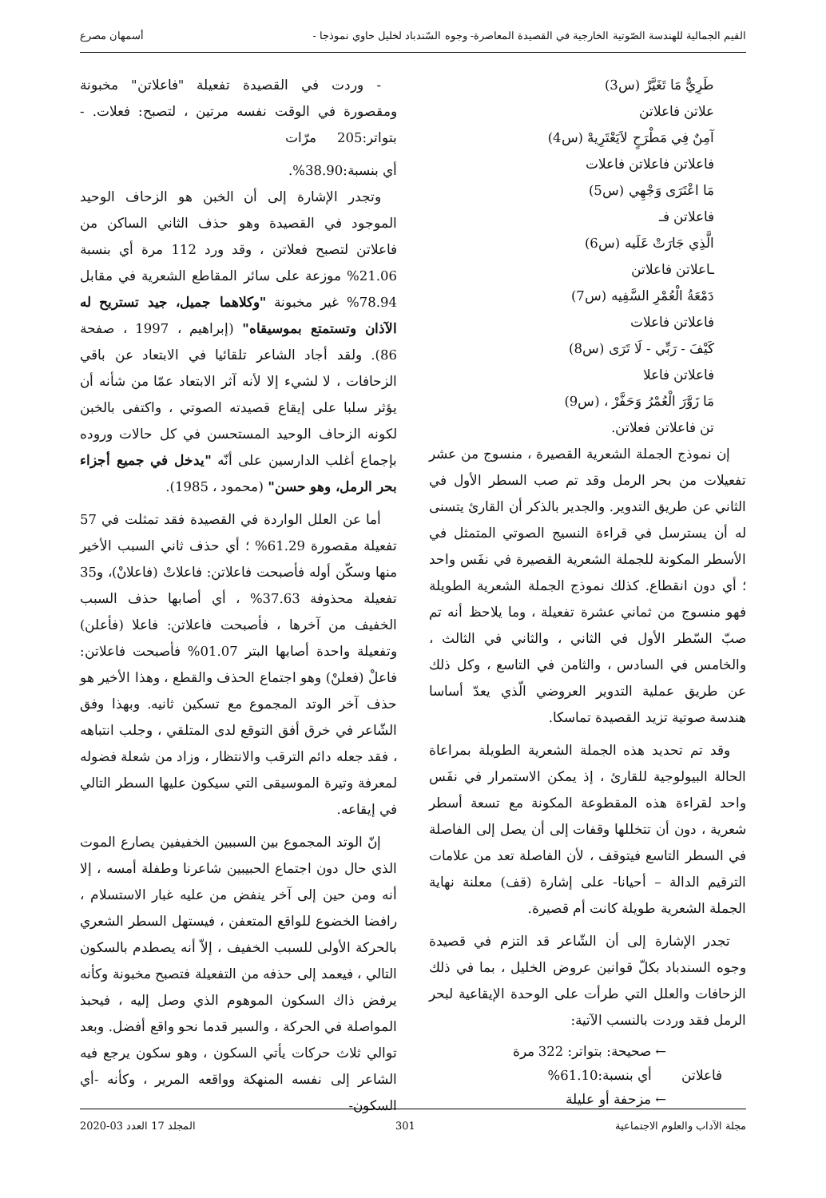القيم الجمالية للهندسة الصّوتية الخارجية في القصيدة المعاصرة- وجوه السّندباد لخليل حاوي نموذجا - أسمهان مصرع
طَرِيٌّ مَا تَغَيَّرْ (س3)
علاتن فاعلاتن
آمِنٌ فِي مَطْرَحٍ لاَيَعْتَرِيهْ (س4)
فاعلاتن فاعلاتن فاعلات
مَا اعْتَرَى وَجْهِي (س5)
فاعلاتن فـ
الَّذِي جَارَتْ عَلَيه (س6)
ـاعلاتن فاعلاتن
دَمْعَةُ الْعُمْرِ السَّفِيه (س7)
فاعلاتن فاعلات
كَيْفَ - رَبِّي - لَا تَرَى (س8)
فاعلاتن فاعلا
مَا زَوَّرَ الْعُمْرُ وَحَفَّرْ ، (س9)
تن فاعلاتن فعلاتن.
إن نموذج الجملة الشعرية القصيرة ، منسوج من عشر تفعيلات من بحر الرمل وقد تم صب السطر الأول في الثاني عن طريق التدوير. والجدير بالذكر أن القارئ يتسنى له أن يسترسل في قراءة النسيج الصوتي المتمثل في الأسطر المكونة للجملة الشعرية القصيرة في نفَس واحد ؛ أي دون انقطاع. كذلك نموذج الجملة الشعرية الطويلة فهو منسوج من ثماني عشرة تفعيلة ، وما يلاحظ أنه تم صبّ السّطر الأول في الثاني ، والثاني في الثالث ، والخامس في السادس ، والثامن في التاسع ، وكل ذلك عن طريق عملية التدوير العروضي الّذي يعدّ أساسا هندسة صوتية تزيد القصيدة تماسكا.
وقد تم تحديد هذه الجملة الشعرية الطويلة بمراعاة الحالة البيولوجية للقارئ ، إذ يمكن الاستمرار في نفَس واحد لقراءة هذه المقطوعة المكونة مع تسعة أسطر شعرية ، دون أن تتخللها وقفات إلى أن يصل إلى الفاصلة في السطر التاسع فيتوقف ، لأن الفاصلة تعد من علامات الترقيم الدالة – أحيانا- على إشارة (قف) معلنة نهاية الجملة الشعرية طويلة كانت أم قصيرة.
تجدر الإشارة إلى أن الشّاعر قد التزم في قصيدة وجوه السندباد بكلّ قوانين عروض الخليل ، بما في ذلك الزحافات والعلل التي طرأت على الوحدة الإيقاعية لبحر الرمل فقد وردت بالنسب الآتية:
← صحيحة: بتواتر: 322 مرة
فاعلاتن أي بنسبة:61.10%
← مزحفة أو عليلة
- وردت في القصيدة تفعيلة "فاعلاتن" مخبونة ومقصورة في الوقت نفسه مرتين ، لتصبح: فعلات. - بتواتر:205 مرّات
أي بنسبة:38.90%.
وتجدر الإشارة إلى أن الخبن هو الزحاف الوحيد الموجود في القصيدة وهو حذف الثاني الساكن من فاعلاتن لتصبح فعلاتن ، وقد ورد 112 مرة أي بنسبة 21.06% موزعة على سائر المقاطع الشعرية في مقابل 78.94% غير مخبونة "وكلاهما جميل، جيد تستريح له الآذان وتستمتع بموسيقاه" (إبراهيم ، 1997 ، صفحة 86). ولقد أجاد الشاعر تلقائيا في الابتعاد عن باقي الزحافات ، لا لشيء إلا لأنه آثر الابتعاد عمّا من شأنه أن يؤثر سلبا على إيقاع قصيدته الصوتي ، واكتفى بالخبن لكونه الزحاف الوحيد المستحسن في كل حالات وروده بإجماع أغلب الدارسين على أنّه "يدخل في جميع أجزاء بحر الرمل، وهو حسن" (محمود ، 1985).
أما عن العلل الواردة في القصيدة فقد تمثلت في 57 تفعيلة مقصورة 61.29% ؛ أي حذف ثاني السبب الأخير منها وسكّن أوله فأصبحت فاعلاتن: فاعلاتْ (فاعلانْ)، و35 تفعيلة محذوفة 37.63% ، أي أصابها حذف السبب الخفيف من آخرها ، فأصبحت فاعلاتن: فاعلا (فأعلن) وتفعيلة واحدة أصابها البتر 01.07% فأصبحت فاعلاتن: فاعلْ (فعلنْ) وهو اجتماع الحذف والقطع ، وهذا الأخير هو حذف آخر الوتد المجموع مع تسكين ثانيه. وبهذا وفق الشّاعر في خرق أفق التوقع لدى المتلقي ، وجلب انتباهه ، فقد جعله دائم الترقب والانتظار ، وزاد من شعلة فضوله لمعرفة وتيرة الموسيقى التي سيكون عليها السطر التالي في إيقاعه.
إنّ الوتد المجموع بين السببين الخفيفين يصارع الموت الذي حال دون اجتماع الحبيبين شاعرنا وطفلة أمسه ، إلا أنه ومن حين إلى آخر ينفض من عليه غبار الاستسلام ، رافضا الخضوع للواقع المتعفن ، فيستهل السطر الشعري بالحركة الأولى للسبب الخفيف ، إلاّ أنه يصطدم بالسكون التالي ، فيعمد إلى حذفه من التفعيلة فتصبح مخبونة وكأنه يرفض ذاك السكون الموهوم الذي وصل إليه ، فيحبذ المواصلة في الحركة ، والسير قدما نحو واقع أفضل. وبعد توالي ثلاث حركات يأتي السكون ، وهو سكون يرجع فيه الشاعر إلى نفسه المنهكة وواقعه المرير ، وكأنه -أي السكون-
مجلة الآداب والعلوم الاجتماعية 301 المجلد 17 العدد 03-2020